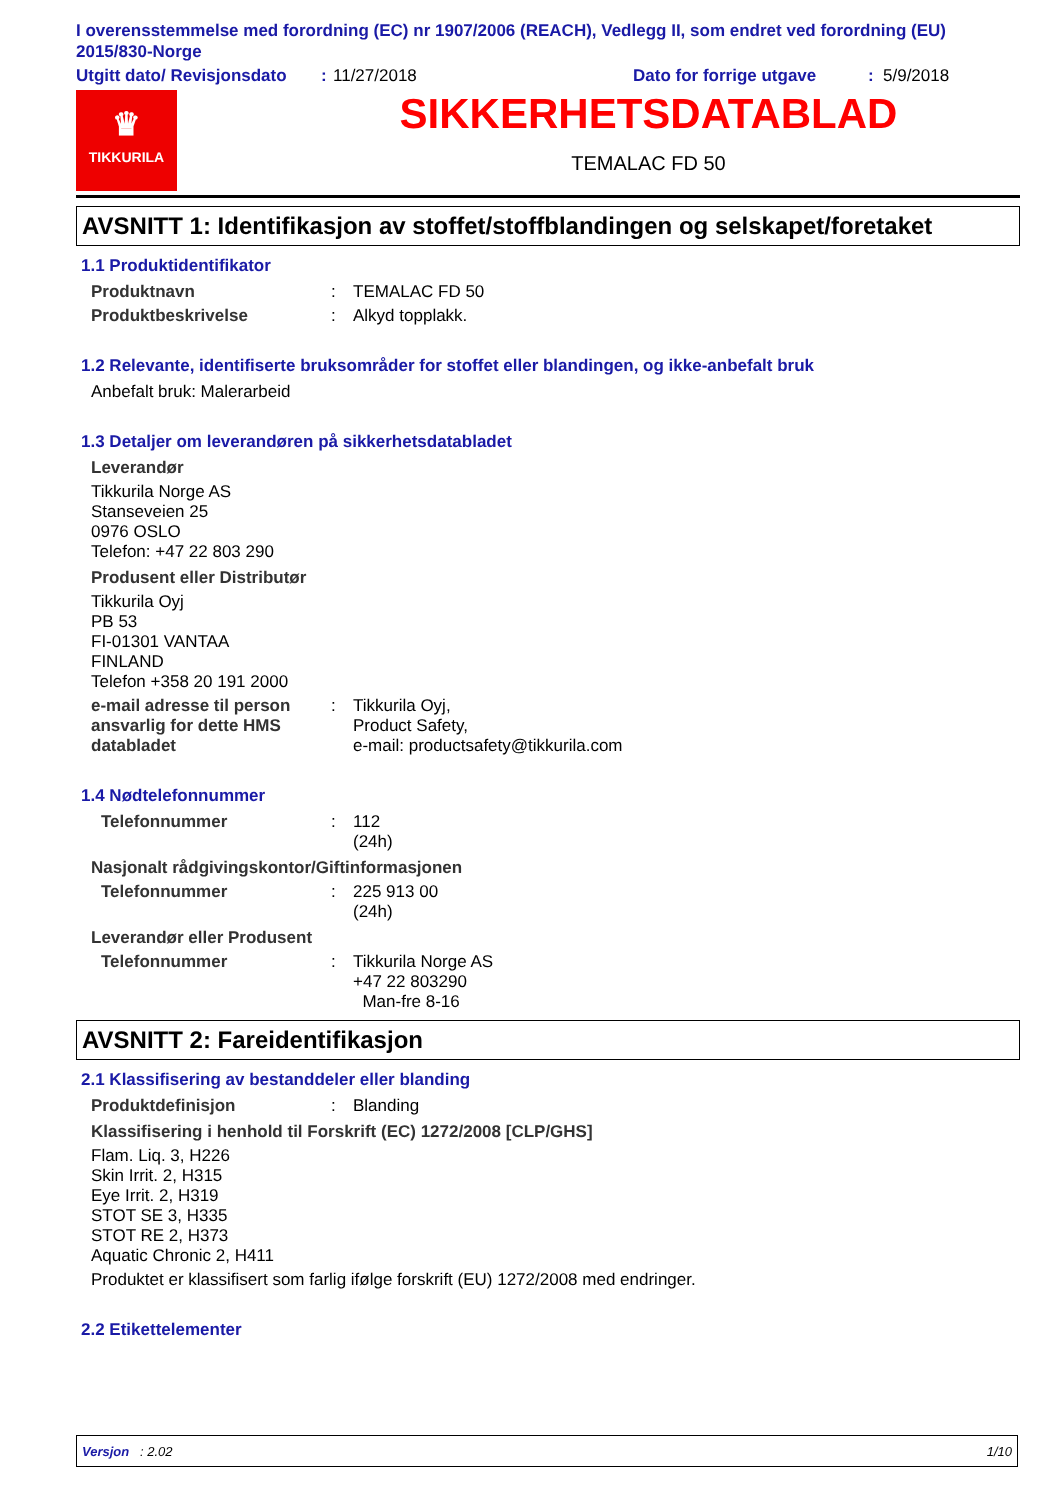I overensstemmelse med forordning (EC) nr 1907/2006 (REACH), Vedlegg II, som endret ved forordning (EU) 2015/830-Norge
Utgitt dato/ Revisjonsdato: 11/27/2018 Dato for forrige utgave: 5/9/2018
♛
TIKKURILA
SIKKERHETSDATABLAD
TEMALAC FD 50
AVSNITT 1: Identifikasjon av stoffet/stoffblandingen og selskapet/foretaket
1.1 Produktidentifikator
Produktnavn: TEMALAC FD 50
Produktbeskrivelse: Alkyd topplakk.
1.2 Relevante, identifiserte bruksområder for stoffet eller blandingen, og ikke-anbefalt bruk
Anbefalt bruk: Malerarbeid
1.3 Detaljer om leverandøren på sikkerhetsdatabladet
Leverandør
Tikkurila Norge AS
Stanseveien 25
0976 OSLO
Telefon: +47 22 803 290
Produsent eller Distributør
Tikkurila Oyj
PB 53
FI-01301 VANTAA
FINLAND
Telefon +358 20 191 2000
e-mail adresse til person ansvarlig for dette HMS databladet: Tikkurila Oyj,
Product Safety,
e-mail: productsafety@tikkurila.com
1.4 Nødtelefonnummer
Telefonnummer: 112
(24h)
Nasjonalt rådgivingskontor/Giftinformasjonen
Telefonnummer: 225 913 00
(24h)
Leverandør eller Produsent
Telefonnummer: Tikkurila Norge AS
+47 22 803290
Man-fre 8-16
AVSNITT 2: Fareidentifikasjon
2.1 Klassifisering av bestanddeler eller blanding
Produktdefinisjon: Blanding
Klassifisering i henhold til Forskrift (EC) 1272/2008 [CLP/GHS]
Flam. Liq. 3, H226
Skin Irrit. 2, H315
Eye Irrit. 2, H319
STOT SE 3, H335
STOT RE 2, H373
Aquatic Chronic 2, H411
Produktet er klassifisert som farlig ifølge forskrift (EU) 1272/2008 med endringer.
2.2 Etikettelementer
Versjon : 2.02 1/10